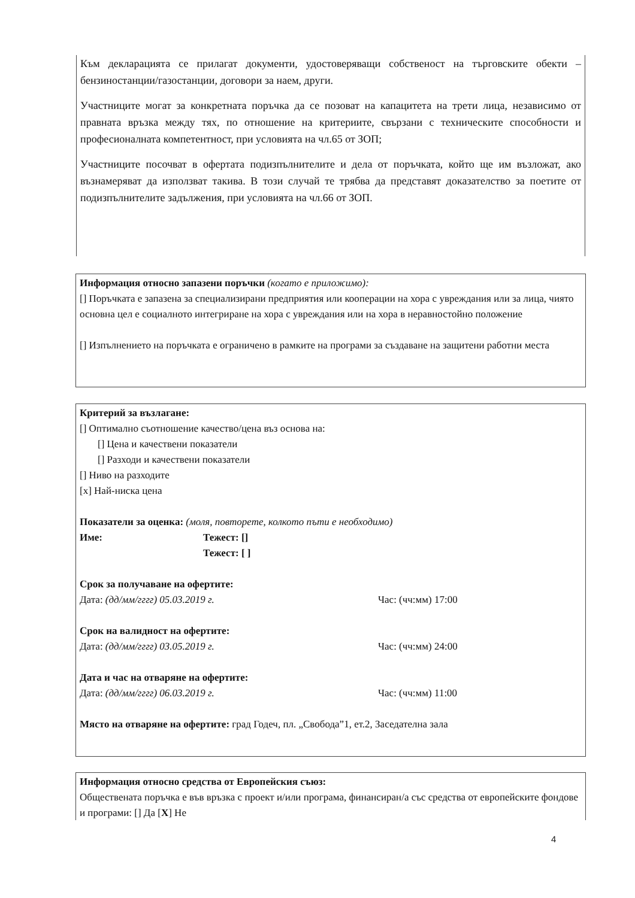Към декларацията се прилагат документи, удостоверяващи собственост на търговските обекти – бензиностанции/газостанции, договори за наем, други.
Участниците могат за конкретната поръчка да се позоват на капацитета на трети лица, независимо от правната връзка между тях, по отношение на критериите, свързани с техническите способности и професионалната компетентност, при условията на чл.65 от ЗОП;
Участниците посочват в офертата подизпълнителите и дела от поръчката, който ще им възложат, ако възнамеряват да използват такива. В този случай те трябва да представят доказателство за поетите от подизпълнителите задължения, при условията на чл.66 от ЗОП.
Информация относно запазени поръчки (когато е приложимо):
[] Поръчката е запазена за специализирани предприятия или кооперации на хора с увреждания или за лица, чиято основна цел е социалното интегриране на хора с увреждания или на хора в неравностойно положение
[] Изпълнението на поръчката е ограничено в рамките на програми за създаване на защитени работни места
Критерий за възлагане:
[] Оптимално съотношение качество/цена въз основа на:
[] Цена и качествени показатели
[] Разходи и качествени показатели
[] Ниво на разходите
[x] Най-ниска цена
Показатели за оценка: (моля, повторете, колкото пъти е необходимо)
Име: Тежест: []
Тежест: [ ]
Срок за получаване на офертите:
Дата: (дд/мм/гггг) 05.03.2019 г. Час: (чч:мм) 17:00
Срок на валидност на офертите:
Дата: (дд/мм/гггг) 03.05.2019 г. Час: (чч:мм) 24:00
Дата и час на отваряне на офертите:
Дата: (дд/мм/гггг) 06.03.2019 г. Час: (чч:мм) 11:00
Място на отваряне на офертите: град Годеч, пл. „Свобода”1, ет.2, Заседателна зала
Информация относно средства от Европейския съюз:
Обществената поръчка е във връзка с проект и/или програма, финансиран/а със средства от европейските фондове и програми: [] Да [X] Не
4